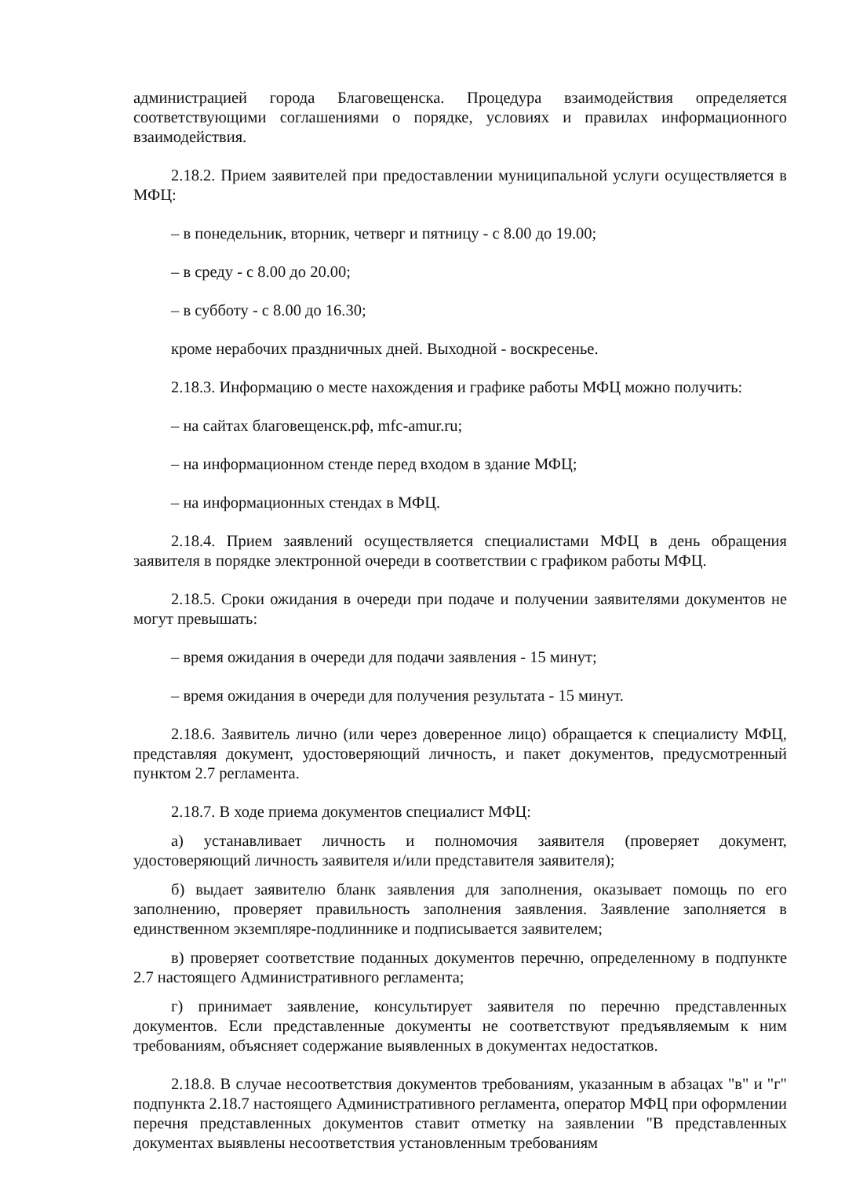администрацией города Благовещенска. Процедура взаимодействия определяется соответствующими соглашениями о порядке, условиях и правилах информационного взаимодействия.
2.18.2. Прием заявителей при предоставлении муниципальной услуги осуществляется в МФЦ:
– в понедельник, вторник, четверг и пятницу - с 8.00 до 19.00;
– в среду - с 8.00 до 20.00;
– в субботу - с 8.00 до 16.30;
кроме нерабочих праздничных дней. Выходной - воскресенье.
2.18.3. Информацию о месте нахождения и графике работы МФЦ можно получить:
– на сайтах благовещенск.рф, mfc-amur.ru;
– на информационном стенде перед входом в здание МФЦ;
– на информационных стендах в МФЦ.
2.18.4. Прием заявлений осуществляется специалистами МФЦ в день обращения заявителя в порядке электронной очереди в соответствии с графиком работы МФЦ.
2.18.5. Сроки ожидания в очереди при подаче и получении заявителями документов не могут превышать:
– время ожидания в очереди для подачи заявления - 15 минут;
– время ожидания в очереди для получения результата - 15 минут.
2.18.6. Заявитель лично (или через доверенное лицо) обращается к специалисту МФЦ, представляя документ, удостоверяющий личность, и пакет документов, предусмотренный пунктом 2.7 регламента.
2.18.7. В ходе приема документов специалист МФЦ:
а) устанавливает личность и полномочия заявителя (проверяет документ, удостоверяющий личность заявителя и/или представителя заявителя);
б) выдает заявителю бланк заявления для заполнения, оказывает помощь по его заполнению, проверяет правильность заполнения заявления. Заявление заполняется в единственном экземпляре-подлиннике и подписывается заявителем;
в) проверяет соответствие поданных документов перечню, определенному в подпункте 2.7 настоящего Административного регламента;
г) принимает заявление, консультирует заявителя по перечню представленных документов. Если представленные документы не соответствуют предъявляемым к ним требованиям, объясняет содержание выявленных в документах недостатков.
2.18.8. В случае несоответствия документов требованиям, указанным в абзацах "в" и "г" подпункта 2.18.7 настоящего Административного регламента, оператор МФЦ при оформлении перечня представленных документов ставит отметку на заявлении "В представленных документах выявлены несоответствия установленным требованиям